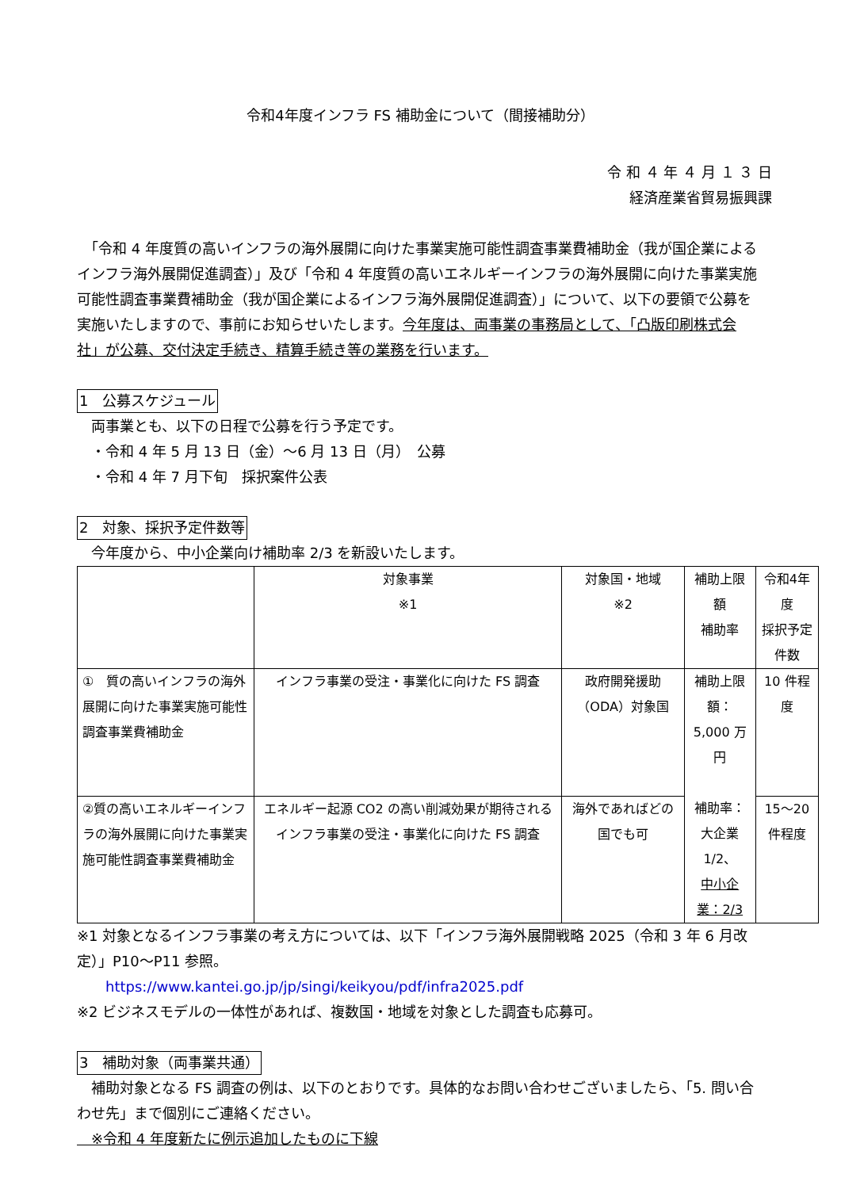令和4年度インフラ FS 補助金について（間接補助分）
令 和 ４ 年 ４ 月 １ ３ 日
経済産業省貿易振興課
　「令和 4 年度質の高いインフラの海外展開に向けた事業実施可能性調査事業費補助金（我が国企業によるインフラ海外展開促進調査）」及び「令和 4 年度質の高いエネルギーインフラの海外展開に向けた事業実施可能性調査事業費補助金（我が国企業によるインフラ海外展開促進調査）」について、以下の要領で公募を実施いたしますので、事前にお知らせいたします。今年度は、両事業の事務局として、「凸版印刷株式会社」が公募、交付決定手続き、精算手続き等の業務を行います。
1　公募スケジュール
　両事業とも、以下の日程で公募を行う予定です。
　・令和 4 年 5 月 13 日（金）～6 月 13 日（月）　公募
　・令和 4 年 7 月下旬　採択案件公表
2　対象、採択予定件数等
　今年度から、中小企業向け補助率 2/3 を新設いたします。
| | 対象事業 ※1 | 対象国・地域 ※2 | 補助上限額 補助率 | 令和4年度 採択予定件数 |
| --- | --- | --- | --- | --- |
| ① 質の高いインフラの海外展開に向けた事業実施可能性調査事業費補助金 | インフラ事業の受注・事業化に向けた FS 調査 | 政府開発援助（ODA）対象国 | 補助上限額： 5,000 万円 補助率： 大企業 1/2、 中小企業：2/3 | 10 件程度 |
| ②質の高いエネルギーインフラの海外展開に向けた事業実施可能性調査事業費補助金 | エネルギー起源 CO2 の高い削減効果が期待されるインフラ事業の受注・事業化に向けた FS 調査 | 海外であればどの国でも可 | | 15～20 件程度 |
※1 対象となるインフラ事業の考え方については、以下「インフラ海外展開戦略 2025（令和 3 年 6 月改定）」P10～P11 参照。
　　https://www.kantei.go.jp/jp/singi/keikyou/pdf/infra2025.pdf
※2 ビジネスモデルの一体性があれば、複数国・地域を対象とした調査も応募可。
3　補助対象（両事業共通）
　補助対象となる FS 調査の例は、以下のとおりです。具体的なお問い合わせございましたら、「5. 問い合わせ先」まで個別にご連絡ください。
　※令和 4 年度新たに例示追加したものに下線